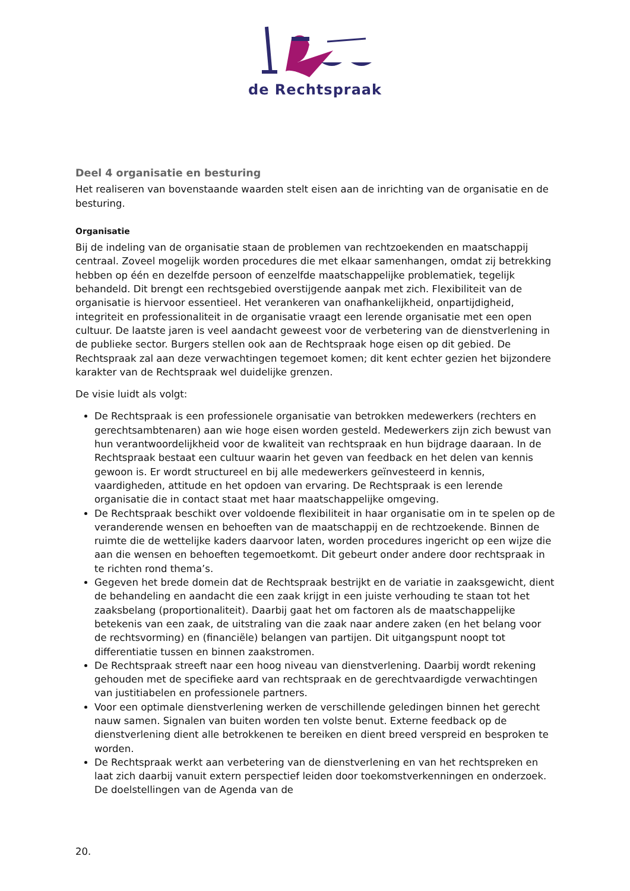de Rechtspraak
Deel 4 organisatie en besturing
Het realiseren van bovenstaande waarden stelt eisen aan de inrichting van de organisatie en de besturing.
Organisatie
Bij de indeling van de organisatie staan de problemen van rechtzoekenden en maatschappij centraal. Zoveel mogelijk worden procedures die met elkaar samenhangen, omdat zij betrekking hebben op één en dezelfde persoon of eenzelfde maatschappelijke problematiek, tegelijk behandeld. Dit brengt een rechtsgebied overstijgende aanpak met zich. Flexibiliteit van de organisatie is hiervoor essentieel. Het verankeren van onafhankelijkheid, onpartijdigheid, integriteit en professionaliteit in de organisatie vraagt een lerende organisatie met een open cultuur. De laatste jaren is veel aandacht geweest voor de verbetering van de dienstverlening in de publieke sector. Burgers stellen ook aan de Rechtspraak hoge eisen op dit gebied. De Rechtspraak zal aan deze verwachtingen tegemoet komen; dit kent echter gezien het bijzondere karakter van de Rechtspraak wel duidelijke grenzen.
De visie luidt als volgt:
De Rechtspraak is een professionele organisatie van betrokken medewerkers (rechters en gerechtsambtenaren) aan wie hoge eisen worden gesteld. Medewerkers zijn zich bewust van hun verantwoordelijkheid voor de kwaliteit van rechtspraak en hun bijdrage daaraan. In de Rechtspraak bestaat een cultuur waarin het geven van feedback en het delen van kennis gewoon is. Er wordt structureel en bij alle medewerkers geïnvesteerd in kennis, vaardigheden, attitude en het opdoen van ervaring. De Rechtspraak is een lerende organisatie die in contact staat met haar maatschappelijke omgeving.
De Rechtspraak beschikt over voldoende flexibiliteit in haar organisatie om in te spelen op de veranderende wensen en behoeften van de maatschappij en de rechtzoekende. Binnen de ruimte die de wettelijke kaders daarvoor laten, worden procedures ingericht op een wijze die aan die wensen en behoeften tegemoetkomt. Dit gebeurt onder andere door rechtspraak in te richten rond thema’s.
Gegeven het brede domein dat de Rechtspraak bestrijkt en de variatie in zaaksgewicht, dient de behandeling en aandacht die een zaak krijgt in een juiste verhouding te staan tot het zaaksbelang (proportionaliteit). Daarbij gaat het om factoren als de maatschappelijke betekenis van een zaak, de uitstraling van die zaak naar andere zaken (en het belang voor de rechtsvorming) en (financiële) belangen van partijen. Dit uitgangspunt noopt tot differentiatie tussen en binnen zaakstromen.
De Rechtspraak streeft naar een hoog niveau van dienstverlening. Daarbij wordt rekening gehouden met de specifieke aard van rechtspraak en de gerechtvaardigde verwachtingen van justitiabelen en professionele partners.
Voor een optimale dienstverlening werken de verschillende geledingen binnen het gerecht nauw samen. Signalen van buiten worden ten volste benut. Externe feedback op de dienstverlening dient alle betrokkenen te bereiken en dient breed verspreid en besproken te worden.
De Rechtspraak werkt aan verbetering van de dienstverlening en van het rechtspreken en laat zich daarbij vanuit extern perspectief leiden door toekomstverkenningen en onderzoek. De doelstellingen van de Agenda van de
20.